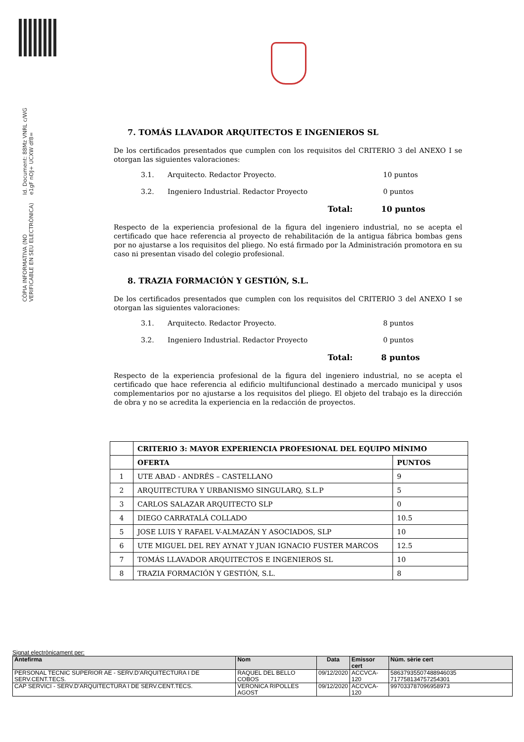Id. Document: 88Mz VNRL c/WG e1gF nOJ+ UCXW df8=
CÒPIA INFORMATIVA (NO VERIFICABLE EN SEU ELECTRÒNICA)
7. TOMÁS LLAVADOR ARQUITECTOS E INGENIEROS SL
De los certificados presentados que cumplen con los requisitos del CRITERIO 3 del ANEXO I se otorgan las siguientes valoraciones:
3.1. Arquitecto. Redactor Proyecto. 10 puntos
3.2. Ingeniero Industrial. Redactor Proyecto 0 puntos
Total: 10 puntos
Respecto de la experiencia profesional de la figura del ingeniero industrial, no se acepta el certificado que hace referencia al proyecto de rehabilitación de la antigua fábrica bombas gens por no ajustarse a los requisitos del pliego. No está firmado por la Administración promotora en su caso ni presentan visado del colegio profesional.
8. TRAZIA FORMACIÓN Y GESTIÓN, S.L.
De los certificados presentados que cumplen con los requisitos del CRITERIO 3 del ANEXO I se otorgan las siguientes valoraciones:
3.1. Arquitecto. Redactor Proyecto. 8 puntos
3.2. Ingeniero Industrial. Redactor Proyecto 0 puntos
Total: 8 puntos
Respecto de la experiencia profesional de la figura del ingeniero industrial, no se acepta el certificado que hace referencia al edificio multifuncional destinado a mercado municipal y usos complementarios por no ajustarse a los requisitos del pliego. El objeto del trabajo es la dirección de obra y no se acredita la experiencia en la redacción de proyectos.
| | CRITERIO 3: MAYOR EXPERIENCIA PROFESIONAL DEL EQUIPO MÍNIMO | |
| | OFERTA | PUNTOS |
| 1 | UTE ABAD - ANDRÉS – CASTELLANO | 9 |
| 2 | ARQUITECTURA Y URBANISMO SINGULARQ, S.L.P | 5 |
| 3 | CARLOS SALAZAR ARQUITECTO SLP | 0 |
| 4 | DIEGO CARRATALÁ COLLADO | 10.5 |
| 5 | JOSE LUIS Y RAFAEL V-ALMAZÁN Y ASOCIADOS, SLP | 10 |
| 6 | UTE MIGUEL DEL REY AYNAT Y JUAN IGNACIO FUSTER MARCOS | 12.5 |
| 7 | TOMÁS LLAVADOR ARQUITECTOS E INGENIEROS SL | 10 |
| 8 | TRAZIA FORMACIÓN Y GESTIÓN, S.L. | 8 |
Signat electrònicament per:
| Antefirma | Nom | Data | Emissor cert | Núm. sèrie cert |
| --- | --- | --- | --- | --- |
| PERSONAL TECNIC SUPERIOR AE - SERV.D'ARQUITECTURA I DE SERV.CENT.TECS. | RAQUEL DEL BELLO COBOS | 09/12/2020 | ACCVCA-120 | 58637935507488946035 717758134757254301 |
| CAP SERVICI - SERV.D'ARQUITECTURA I DE SERV.CENT.TECS. | VERONICA RIPOLLES AGOST | 09/12/2020 | ACCVCA-120 | 997033787096958973 |